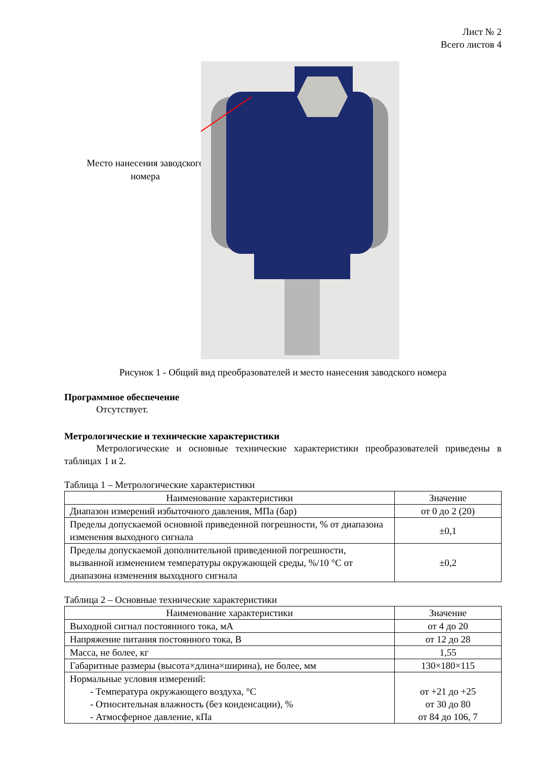Лист № 2
Всего листов 4
Место нанесения заводского номера
Рисунок 1 - Общий вид преобразователей и место нанесения заводского номера
Программное обеспечение
Отсутствует.
Метрологические и технические характеристики
Метрологические и основные технические характеристики преобразователей приведены в таблицах 1 и 2.
Таблица 1 – Метрологические характеристики
| Наименование характеристики | Значение |
| --- | --- |
| Диапазон измерений избыточного давления, МПа (бар) | от 0 до 2 (20) |
| Пределы допускаемой основной приведенной погрешности, % от диапазона изменения выходного сигнала | ±0,1 |
| Пределы допускаемой дополнительной приведенной погрешности, вызванной изменением температуры окружающей среды, %/10 °С от диапазона изменения выходного сигнала | ±0,2 |
Таблица 2 – Основные технические характеристики
| Наименование характеристики | Значение |
| --- | --- |
| Выходной сигнал постоянного тока, мА | от 4 до 20 |
| Напряжение питания постоянного тока, В | от 12 до 28 |
| Масса, не более, кг | 1,55 |
| Габаритные размеры (высота×длина×ширина), не более, мм | 130×180×115 |
| Нормальные условия измерений: - Температура окружающего воздуха, °С - Относительная влажность (без конденсации), % - Атмосферное давление, кПа | от +21 до +25 от 30 до 80 от 84 до 106, 7 |